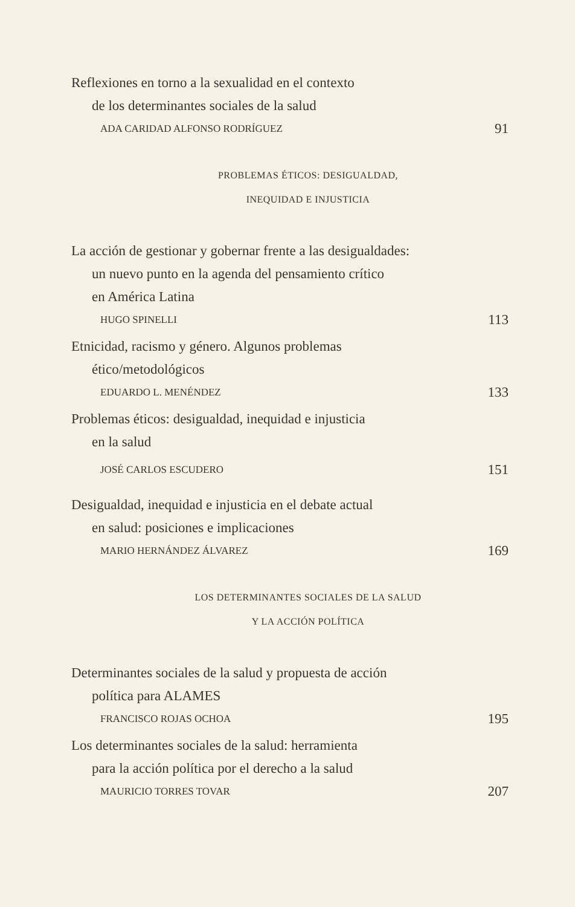Reflexiones en torno a la sexualidad en el contexto
de los determinantes sociales de la salud
ADA CARIDAD ALFONSO RODRÍGUEZ 91
PROBLEMAS ÉTICOS: DESIGUALDAD,
INEQUIDAD E INJUSTICIA
La acción de gestionar y gobernar frente a las desigualdades:
un nuevo punto en la agenda del pensamiento crítico
en América Latina
HUGO SPINELLI 113
Etnicidad, racismo y género. Algunos problemas
ético/metodológicos
EDUARDO L. MENÉNDEZ 133
Problemas éticos: desigualdad, inequidad e injusticia
en la salud
JOSÉ CARLOS ESCUDERO 151
Desigualdad, inequidad e injusticia en el debate actual
en salud: posiciones e implicaciones
MARIO HERNÁNDEZ ÁLVAREZ 169
LOS DETERMINANTES SOCIALES DE LA SALUD
Y LA ACCIÓN POLÍTICA
Determinantes sociales de la salud y propuesta de acción
política para ALAMES
FRANCISCO ROJAS OCHOA 195
Los determinantes sociales de la salud: herramienta
para la acción política por el derecho a la salud
MAURICIO TORRES TOVAR 207